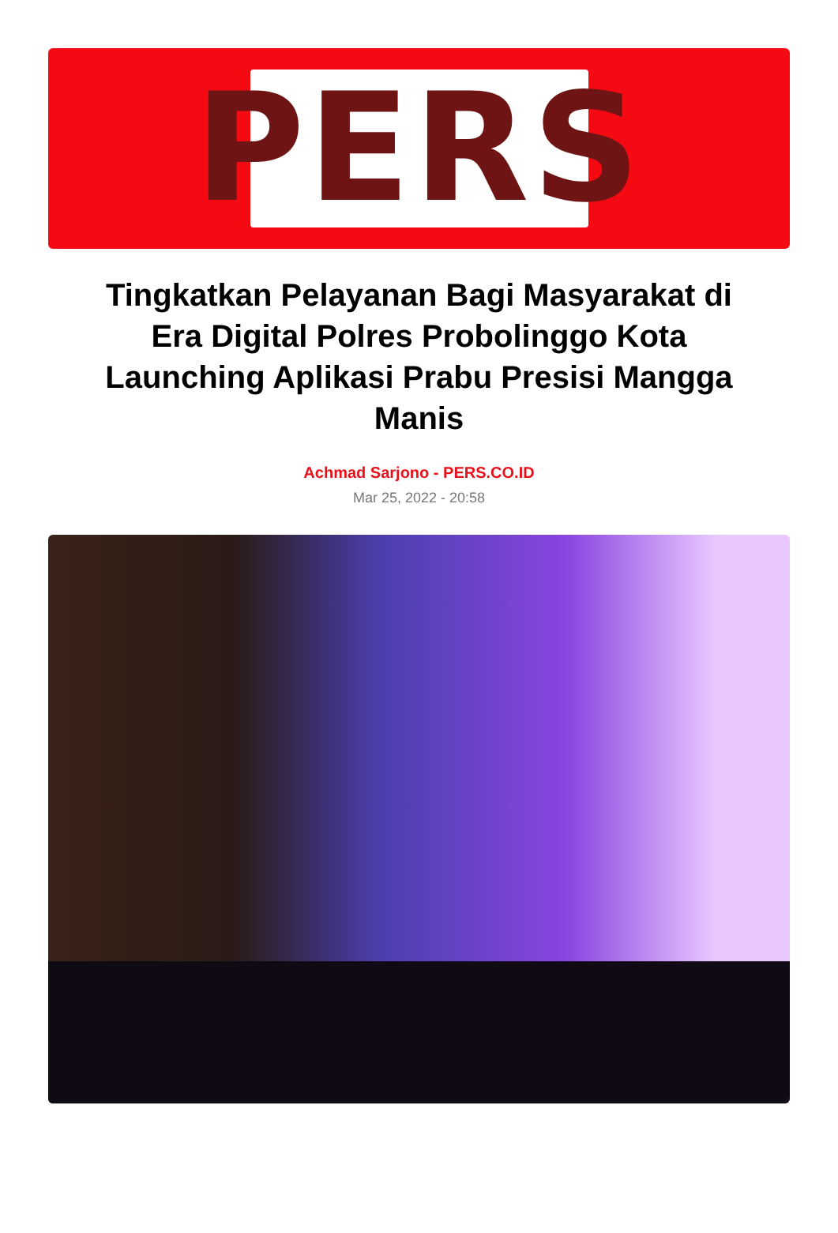PERS
Tingkatkan Pelayanan Bagi Masyarakat di Era Digital Polres Probolinggo Kota Launching Aplikasi Prabu Presisi Mangga Manis
Achmad Sarjono - PERS.CO.ID
Mar 25, 2022 - 20:58